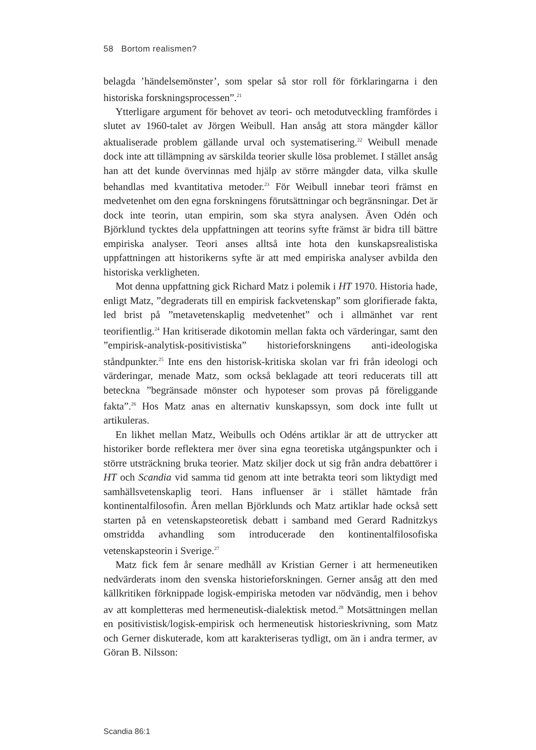58 Bortom realismen?
belagda ’händelsemönster’, som spelar så stor roll för förklaringarna i den historiska forskningsprocessen”.<sup>21</sup>
Ytterligare argument för behovet av teori- och metodutveckling framfördes i slutet av 1960-talet av Jörgen Weibull. Han ansåg att stora mängder källor aktualiserade problem gällande urval och systematisering.<sup>22</sup> Weibull menade dock inte att tillämpning av särskilda teorier skulle lösa problemet. I stället ansåg han att det kunde övervinnas med hjälp av större mängder data, vilka skulle behandlas med kvantitativa metoder.<sup>23</sup> För Weibull innebar teori främst en medvetenhet om den egna forskningens förutsättningar och begränsningar. Det är dock inte teorin, utan empirin, som ska styra analysen. Även Odén och Björklund tycktes dela uppfattningen att teorins syfte främst är bidra till bättre empiriska analyser. Teori anses alltså inte hota den kunskapsrealistiska uppfattningen att historikerns syfte är att med empiriska analyser avbilda den historiska verkligheten.
Mot denna uppfattning gick Richard Matz i polemik i HT 1970. Historia hade, enligt Matz, ”degraderats till en empirisk fackvetenskap” som glorifierade fakta, led brist på ”metavetenskaplig medvetenhet” och i allmänhet var rent teorifientlig.<sup>24</sup> Han kritiserade dikotomin mellan fakta och värderingar, samt den ”empirisk-analytisk-positivistiska” historieforskningens anti-ideologiska ståndpunkter.<sup>25</sup> Inte ens den historisk-kritiska skolan var fri från ideologi och värderingar, menade Matz, som också beklagade att teori reducerats till att beteckna ”begränsade mönster och hypoteser som provas på föreliggande fakta”.<sup>26</sup> Hos Matz anas en alternativ kunskapssyn, som dock inte fullt ut artikuleras.
En likhet mellan Matz, Weibulls och Odéns artiklar är att de uttrycker att historiker borde reflektera mer över sina egna teoretiska utgångspunkter och i större utsträckning bruka teorier. Matz skiljer dock ut sig från andra debattörer i HT och Scandia vid samma tid genom att inte betrakta teori som liktydigt med samhällsvetenskaplig teori. Hans influenser är i stället hämtade från kontinentalfilosofin. Åren mellan Björklunds och Matz artiklar hade också sett starten på en vetenskapsteoretisk debatt i samband med Gerard Radnitzkys omstridda avhandling som introducerade den kontinentalfilosofiska vetenskapsteorin i Sverige.<sup>27</sup>
Matz fick fem år senare medhåll av Kristian Gerner i att hermeneutiken nedvärderats inom den svenska historieforskningen. Gerner ansåg att den med källkritiken förknippade logisk-empiriska metoden var nödvändig, men i behov av att kompletteras med hermeneutisk-dialektisk metod.<sup>28</sup> Motsättningen mellan en positivistisk/logisk-empirisk och hermeneutisk historieskrivning, som Matz och Gerner diskuterade, kom att karakteriseras tydligt, om än i andra termer, av Göran B. Nilsson:
Scandia 86:1